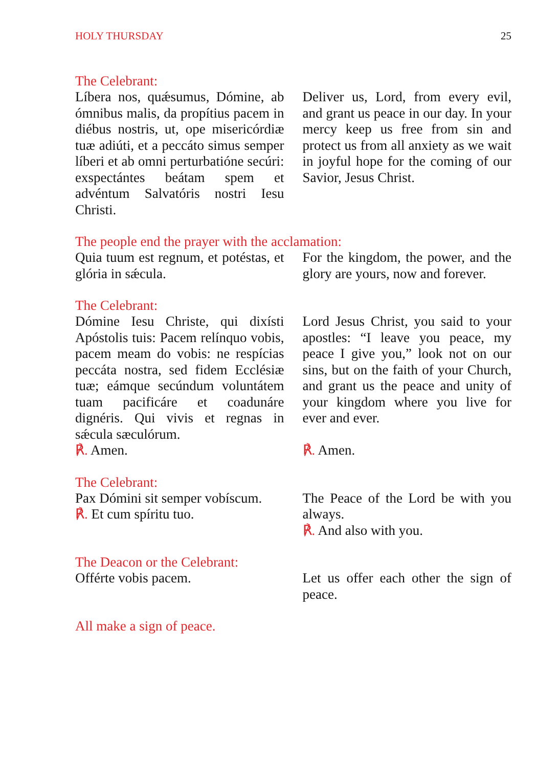HOLY THURSDAY 25
The Celebrant:
Líbera nos, quǽsumus, Dómine, ab ómnibus malis, da propítius pacem in diébus nostris, ut, ope misericórdiæ tuæ adiúti, et a peccáto simus semper líberi et ab omni perturbatióne secúri: exspectántes beátam spem et advéntum Salvatóris nostri Iesu Christi.
Deliver us, Lord, from every evil, and grant us peace in our day. In your mercy keep us free from sin and protect us from all anxiety as we wait in joyful hope for the coming of our Savior, Jesus Christ.
The people end the prayer with the acclamation:
Quia tuum est regnum, et potéstas, et glória in sǽcula.
For the kingdom, the power, and the glory are yours, now and forever.
The Celebrant:
Dómine Iesu Christe, qui dixísti Apóstolis tuis: Pacem relínquo vobis, pacem meam do vobis: ne respícias peccáta nostra, sed fidem Ecclésiæ tuæ; eámque secúndum voluntátem tuam pacificáre et coadunáre dignéris. Qui vivis et regnas in sǽcula sæculórum.
℟. Amen.
Lord Jesus Christ, you said to your apostles: “I leave you peace, my peace I give you,” look not on our sins, but on the faith of your Church, and grant us the peace and unity of your kingdom where you live for ever and ever.
℟. Amen.
The Celebrant:
Pax Dómini sit semper vobíscum.
℟. Et cum spíritu tuo.
The Peace of the Lord be with you always.
℟. And also with you.
The Deacon or the Celebrant:
Offérte vobis pacem. Let us offer each other the sign of peace.
All make a sign of peace.